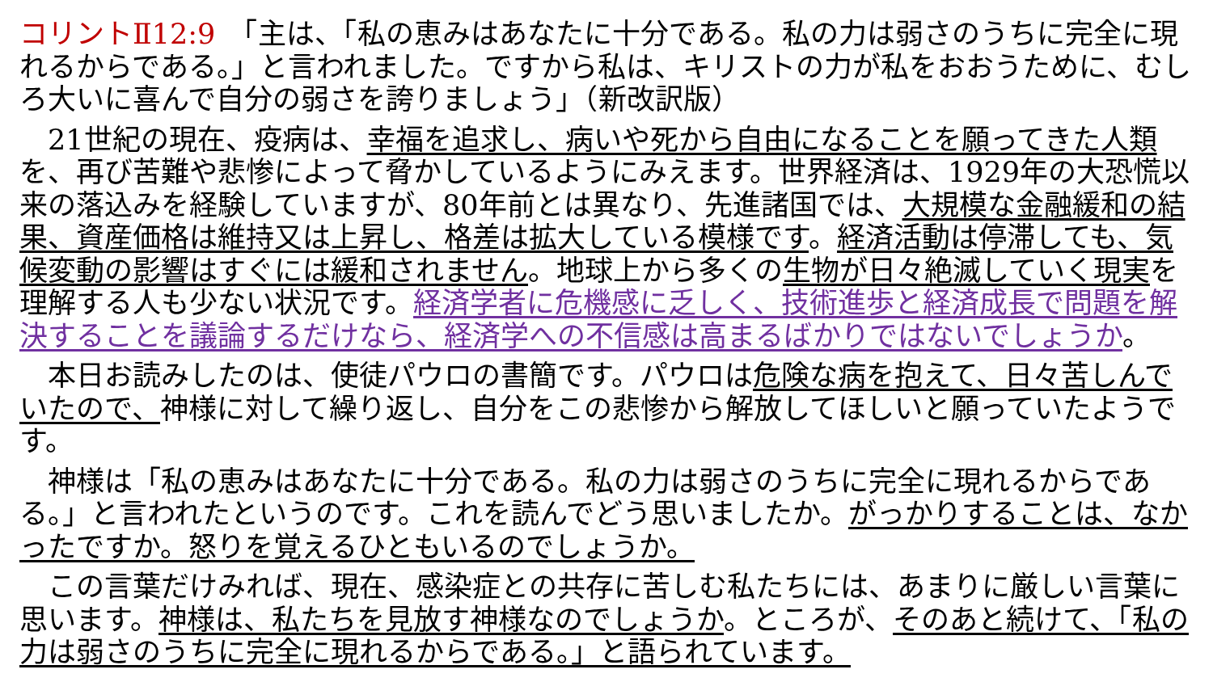コリントⅡ12:9　「主は、「私の恵みはあなたに十分である。私の力は弱さのうちに完全に現れるからである。」と言われました。ですから私は、キリストの力が私をおおうために、むしろ大いに喜んで自分の弱さを誇りましょう」（新改訳版）
　21世紀の現在、疫病は、幸福を追求し、病いや死から自由になることを願ってきた人類を、再び苦難や悲惨によって脅かしているようにみえます。世界経済は、1929年の大恐慌以来の落込みを経験していますが、80年前とは異なり、先進諸国では、大規模な金融緩和の結果、資産価格は維持又は上昇し、格差は拡大している模様です。経済活動は停滞しても、気候変動の影響はすぐには緩和されません。地球上から多くの生物が日々絶滅していく現実を理解する人も少ない状況です。経済学者に危機感に乏しく、技術進歩と経済成長で問題を解決することを議論するだけなら、経済学への不信感は高まるばかりではないでしょうか。
　本日お読みしたのは、使徒パウロの書簡です。パウロは危険な病を抱えて、日々苦しんでいたので、神様に対して繰り返し、自分をこの悲惨から解放してほしいと願っていたようです。
　神様は「私の恵みはあなたに十分である。私の力は弱さのうちに完全に現れるからである。」と言われたというのです。これを読んでどう思いましたか。がっかりすることは、なかったですか。怒りを覚えるひともいるのでしょうか。
　この言葉だけみれば、現在、感染症との共存に苦しむ私たちには、あまりに厳しい言葉に思います。神様は、私たちを見放す神様なのでしょうか。ところが、そのあと続けて、「私の力は弱さのうちに完全に現れるからである。」と語られています。